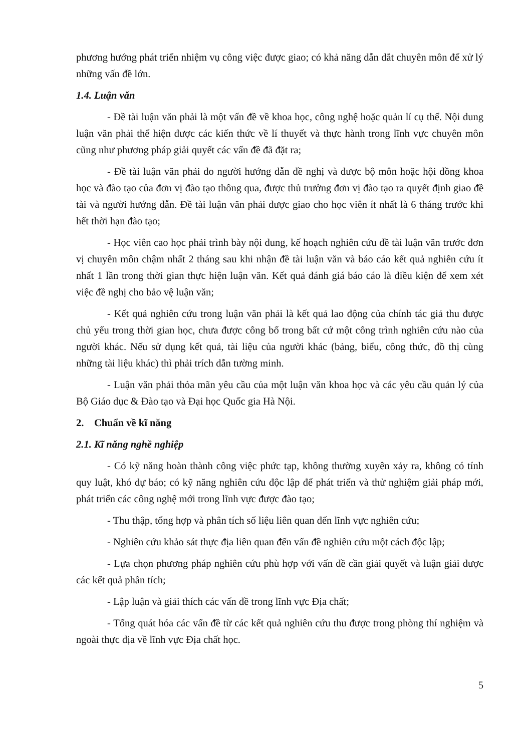phương hướng phát triển nhiệm vụ công việc được giao; có khả năng dẫn dắt chuyên môn để xử lý những vấn đề lớn.
1.4. Luận văn
- Đề tài luận văn phải là một vấn đề về khoa học, công nghệ hoặc quản lí cụ thể. Nội dung luận văn phải thể hiện được các kiến thức về lí thuyết và thực hành trong lĩnh vực chuyên môn cũng như phương pháp giải quyết các vấn đề đã đặt ra;
- Đề tài luận văn phải do người hướng dẫn đề nghị và được bộ môn hoặc hội đồng khoa học và đào tạo của đơn vị đào tạo thông qua, được thủ trưởng đơn vị đào tạo ra quyết định giao đề tài và người hướng dẫn. Đề tài luận văn phải được giao cho học viên ít nhất là 6 tháng trước khi hết thời hạn đào tạo;
- Học viên cao học phải trình bày nội dung, kế hoạch nghiên cứu đề tài luận văn trước đơn vị chuyên môn chậm nhất 2 tháng sau khi nhận đề tài luận văn và báo cáo kết quả nghiên cứu ít nhất 1 lần trong thời gian thực hiện luận văn. Kết quả đánh giá báo cáo là điều kiện để xem xét việc đề nghị cho bảo vệ luận văn;
- Kết quả nghiên cứu trong luận văn phải là kết quả lao động của chính tác giả thu được chủ yếu trong thời gian học, chưa được công bố trong bất cứ một công trình nghiên cứu nào của người khác. Nếu sử dụng kết quả, tài liệu của người khác (bảng, biểu, công thức, đồ thị cùng những tài liệu khác) thì phải trích dẫn tường minh.
- Luận văn phải thỏa mãn yêu cầu của một luận văn khoa học và các yêu cầu quản lý của Bộ Giáo dục & Đào tạo và Đại học Quốc gia Hà Nội.
2. Chuẩn về kĩ năng
2.1. Kĩ năng nghề nghiệp
- Có kỹ năng hoàn thành công việc phức tạp, không thường xuyên xảy ra, không có tính quy luật, khó dự báo; có kỹ năng nghiên cứu độc lập để phát triển và thử nghiệm giải pháp mới, phát triển các công nghệ mới trong lĩnh vực được đào tạo;
- Thu thập, tổng hợp và phân tích số liệu liên quan đến lĩnh vực nghiên cứu;
- Nghiên cứu khảo sát thực địa liên quan đến vấn đề nghiên cứu một cách độc lập;
- Lựa chọn phương pháp nghiên cứu phù hợp với vấn đề cần giải quyết và luận giải được các kết quả phân tích;
- Lập luận và giải thích các vấn đề trong lĩnh vực Địa chất;
- Tổng quát hóa các vấn đề từ các kết quả nghiên cứu thu được trong phòng thí nghiệm và ngoài thực địa về lĩnh vực Địa chất học.
5